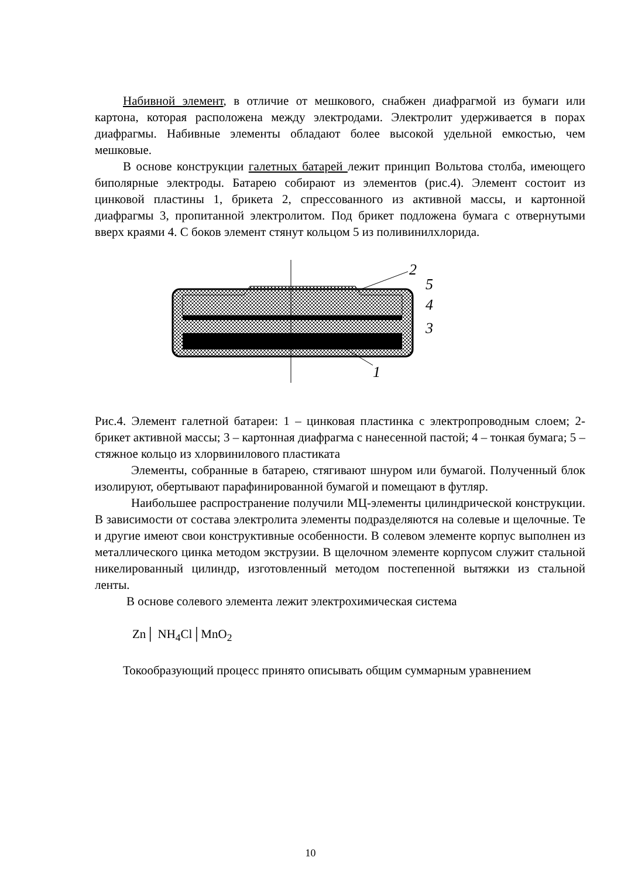Набивной элемент, в отличие от мешкового, снабжен диафрагмой из бумаги или картона, которая расположена между электродами. Электролит удерживается в порах диафрагмы. Набивные элементы обладают более высокой удельной емкостью, чем мешковые.
В основе конструкции галетных батарей лежит принцип Вольтова столба, имеющего биполярные электроды. Батарею собирают из элементов (рис.4). Элемент состоит из цинковой пластины 1, брикета 2, спрессованного из активной массы, и картонной диафрагмы 3, пропитанной электролитом. Под брикет подложена бумага с отвернутыми вверх краями 4. С боков элемент стянут кольцом 5 из поливинилхлорида.
2
5
4
3
1
Рис.4. Элемент галетной батареи: 1 – цинковая пластинка с электропроводным слоем; 2- брикет активной массы; 3 – картонная диафрагма с нанесенной пастой; 4 – тонкая бумага; 5 – стяжное кольцо из хлорвинилового пластиката
Элементы, собранные в батарею, стягивают шнуром или бумагой. Полученный блок изолируют, обертывают парафинированной бумагой и помещают в футляр.
Наибольшее распространение получили МЦ-элементы цилиндрической конструкции. В зависимости от состава электролита элементы подразделяются на солевые и щелочные. Те и другие имеют свои конструктивные особенности. В солевом элементе корпус выполнен из металлического цинка методом экструзии. В щелочном элементе корпусом служит стальной никелированный цилиндр, изготовленный методом постепенной вытяжки из стальной ленты.
В основе солевого элемента лежит электрохимическая система
Zn│ NH<sub>4</sub>Cl│MnO<sub>2</sub>
Токообразующий процесс принято описывать общим суммарным уравнением
10